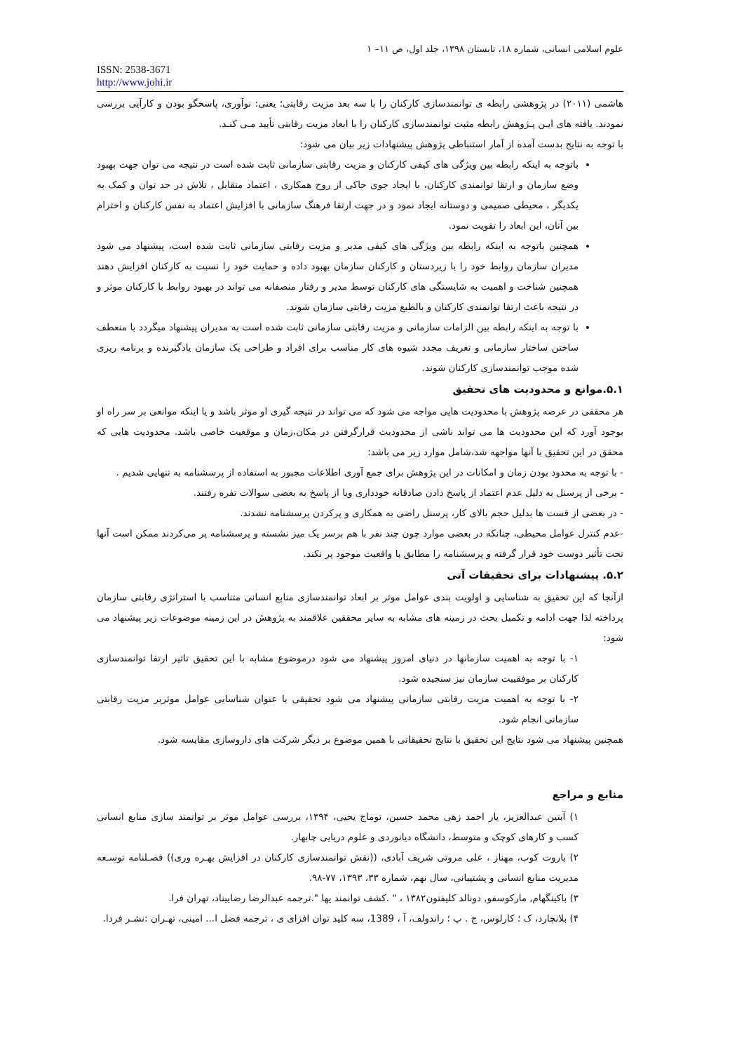علوم اسلامی انسانی، شماره ۱۸، تابستان ۱۳۹۸، جلد اول، ص ۱۱– ۱
ISSN: 2538-3671
http://www.johi.ir
هاشمی (۲۰۱۱) در پژوهشی رابطه ی توانمندسازی کارکنان را با سه بعد مزیت رقابتی؛ یعنی: نوآوری، پاسخگو بودن و کارآیی بررسی نمودند. یافته های ایـن پـژوهش رابطه مثبت توانمندسازی کارکنان را با ابعاد مزیت رقابتی تأیید مـی کنـد.
با توجه به نتایج بدست آمده از آمار استنباطی پژوهش پیشنهادات زیر بیان می شود:
باتوجه به اینکه رابطه بین ویژگی های کیفی کارکنان و مزیت رقابتی سازمانی ثابت شده است در نتیجه می توان جهت بهبود وضع سازمان و ارتقا توانمندی کارکنان، با ایجاد جوی حاکی از روح همکاری ، اعتماد متقابل ، تلاش در حد توان و کمک به یکدیگر ، محیطی صمیمی و دوستانه ایجاد نمود و در جهت ارتقا فرهنگ سازمانی با افزایش اعتماد به نفس کارکنان و احترام بین آنان، این ابعاد را تقویت نمود.
همچنین باتوجه به اینکه رابطه بین ویژگی های کیفی مدیر و مزیت رقابتی سازمانی ثابت شده است، پیشنهاد می شود مدیران سازمان روابط خود را با زیردستان و کارکنان سازمان بهبود داده و حمایت خود را نسبت به کارکنان افزایش دهند همچنین شناخت و اهمیت به شایستگی های کارکنان توسط مدیر و رفتار منصفانه می تواند در بهبود روابط با کارکنان موثر و در نتیجه باعث ارتقا توانمندی کارکنان و بالطبع مزیت رقابتی سازمان شوند.
با توجه به اینکه رابطه بین الزامات سازمانی و مزیت رقابتی سازمانی ثابت شده است به مدیران پیشنهاد میگردد با منعطف ساختن ساختار سازمانی و تعریف مجدد شیوه های کار مناسب برای افراد و طراحی یک سازمان یادگیرنده و برنامه ریزی شده موجب توانمندسازی کارکنان شوند.
۵.۱.موانع و محدودیت های تحقیق
هر محققی در عرصه پژوهش با محدودیت هایی مواجه می شود که می تواند در نتیجه گیری او موثر باشد و یا اینکه موانعی بر سر راه او بوجود آورد که این محدودیت ها می تواند ناشی از محدودیت قرارگرفتن در مکان،زمان و موقعیت خاصی باشد. محدودیت هایی که محقق در این تحقیق با آنها مواجهه شد،شامل موارد زیر می باشد:
- با توجه به محدود بودن زمان و امکانات در این پژوهش برای جمع آوری اطلاعات مجبور به استفاده از پرسشنامه به تنهایی شدیم .
- برخی از پرسنل به دلیل عدم اعتماد از پاسخ دادن صادقانه خودداری ویا از پاسخ به بعضی سوالات تفره رفتند.
- در بعضی از قست ها بدلیل حجم بالای کار، پرسنل راضی به همکاری و پرکردن پرسشنامه نشدند.
-عدم کنترل عوامل محیطی، چنانکه در بعضی موارد چون چند نفر با هم برسر یک میز نشسته و پرسشنامه پر می‌کردند ممکن است آنها تحت تأثیر دوست خود قرار گرفته و پرسشنامه را مطابق با واقعیت موجود پر نکند.
۵.۲. پیشنهادات برای تحقیقات آتی
ازآنجا که این تحقیق به شناسایی و اولویت بندی عوامل موثر بر ابعاد توانمندسازی منابع انسانی متناسب با استراتژی رقابتی سازمان پرداخته لذا جهت ادامه و تکمیل بحث در زمینه های مشابه به سایر محققین علاقمند به پژوهش در این زمینه موضوعات زیر پیشنهاد می شود:
۱- با توجه به اهمیت سازمانها در دنیای امروز پیشنهاد می شود درموضوع مشابه با این تحقیق تاثیر ارتقا توانمندسازی کارکنان بر موفقییت سازمان نیز سنجیده شود.
۲- با توجه به اهمیت مزیت رقابتی سازمانی پیشنهاد می شود تحقیقی با عنوان شناسایی عوامل موثربر مزیت رقابتی سازمانی انجام شود.
همچنین پیشنهاد می شود نتایج این تحقیق با نتایج تحقیقاتی با همین موضوع بر دیگر شرکت های داروسازی مقایسه شود.
منابع و مراجع
۱) آبتین عبدالعزیز، یار احمد زهی محمد حسین، توماج یحیی، ۱۳۹۴، بررسی عوامل موثر بر توانمند سازی منابع انسانی کسب و کارهای کوچک و متوسط، دانشگاه دیانوردی و علوم دریایی چابهار.
۲) باروت کوب، مهناز ، علی مروتی شریف آبادی، ((نقش توانمندسازی کارکنان در افزایش بهـره وری)) فصـلنامه توسـعه مدیریت منابع انسانی و پشتیبانی، سال نهم، شماره ۳۳، ۱۳۹۳، ۷۷-۹۸.
۳) باکینگهام, مارکوسفو, دونالد کلیفتون۱۳۸۲ ، " .کشف توانمند یها ".ترجمه عبدالرضا رضاییناد، تهران فرا.
۴) بلانچارد، ک ؛ کارلوس، ج . پ ؛ راندولف، آ ، 1389، سه کلید توان افزای ی ، ترجمه فضل ا... امینی، تهـران :نشـر فردا.